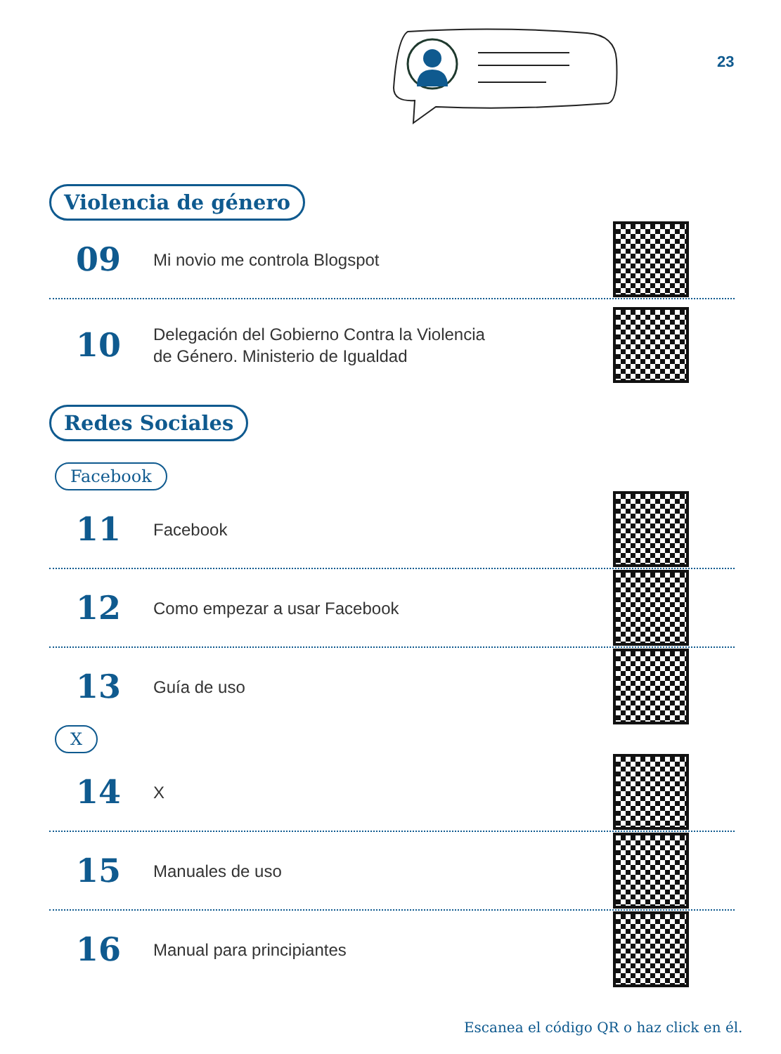23
Violencia de género
09
Mi novio me controla Blogspot
10
Delegación del Gobierno Contra la Violencia
de Género. Ministerio de Igualdad
Redes Sociales
Facebook
11
Facebook
12
Como empezar a usar Facebook
13
Guía de uso
X
14
X
15
Manuales de uso
16
Manual para principiantes
Escanea el código QR o haz click en él.